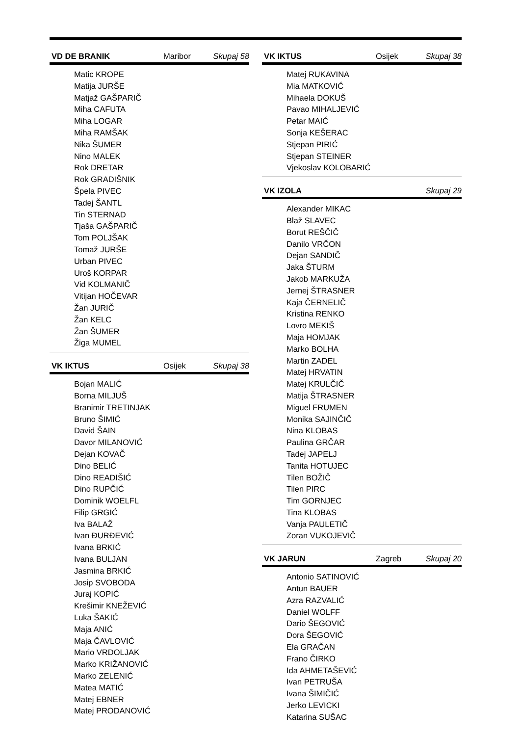VD DE BRANIK Maribor Skupaj 58
Matic KROPE
Matija JURŠE
Matjaž GAŠPARIČ
Miha CAFUTA
Miha LOGAR
Miha RAMŠAK
Nika ŠUMER
Nino MALEK
Rok DRETAR
Rok GRADIŠNIK
Špela PIVEC
Tadej ŠANTL
Tin STERNAD
Tjaša GAŠPARIČ
Tom POLJŠAK
Tomaž JURŠE
Urban PIVEC
Uroš KORPAR
Vid KOLMANIČ
Vitijan HOČEVAR
Žan JURIČ
Žan KELC
Žan ŠUMER
Žiga MUMEL
VK IKTUS Osijek Skupaj 38
Bojan MALIĆ
Borna MILJUŠ
Branimir TRETINJAK
Bruno ŠIMIĆ
David ŠAIN
Davor MILANOVIĆ
Dejan KOVAČ
Dino BELIĆ
Dino READIŠIĆ
Dino RUPČIĆ
Dominik WOELFL
Filip GRGIĆ
Iva BALAŽ
Ivan ĐURĐEVIĆ
Ivana BRKIĆ
Ivana BULJAN
Jasmina BRKIĆ
Josip SVOBODA
Juraj KOPIĆ
Krešimir KNEŽEVIĆ
Luka ŠAKIĆ
Maja ANIĆ
Maja ČAVLOVIĆ
Mario VRDOLJAK
Marko KRIŽANOVIĆ
Marko ZELENIĆ
Matea MATIĆ
Matej EBNER
Matej PRODANOVIĆ
VK IKTUS Osijek Skupaj 38
Matej RUKAVINA
Mia MATKOVIĆ
Mihaela DOKUŠ
Pavao MIHALJEVIĆ
Petar MAIĆ
Sonja KEŠERAC
Stjepan PIRIĆ
Stjepan STEINER
Vjekoslav KOLOBARIĆ
VK IZOLA Skupaj 29
Alexander MIKAC
Blaž SLAVEC
Borut REŠČIČ
Danilo VRČON
Dejan SANDIČ
Jaka ŠTURM
Jakob MARKUŽA
Jernej ŠTRASNER
Kaja ČERNELIČ
Kristina RENKO
Lovro MEKIŠ
Maja HOMJAK
Marko BOLHA
Martin ZADEL
Matej HRVATIN
Matej KRULČIČ
Matija ŠTRASNER
Miguel FRUMEN
Monika SAJINČIČ
Nina KLOBAS
Paulina GRČAR
Tadej JAPELJ
Tanita HOTUJEC
Tilen BOŽIČ
Tilen PIRC
Tim GORNJEC
Tina KLOBAS
Vanja PAULETIČ
Zoran VUKOJEVIČ
VK JARUN Zagreb Skupaj 20
Antonio SATINOVIĆ
Antun BAUER
Azra RAZVALIĆ
Daniel WOLFF
Dario ŠEGOVIĆ
Dora ŠEGOVIĆ
Ela GRAČAN
Frano ČIRKO
Ida AHMETAŠEVIĆ
Ivan PETRUŠA
Ivana ŠIMIČIĆ
Jerko LEVICKI
Katarina SUŠAC